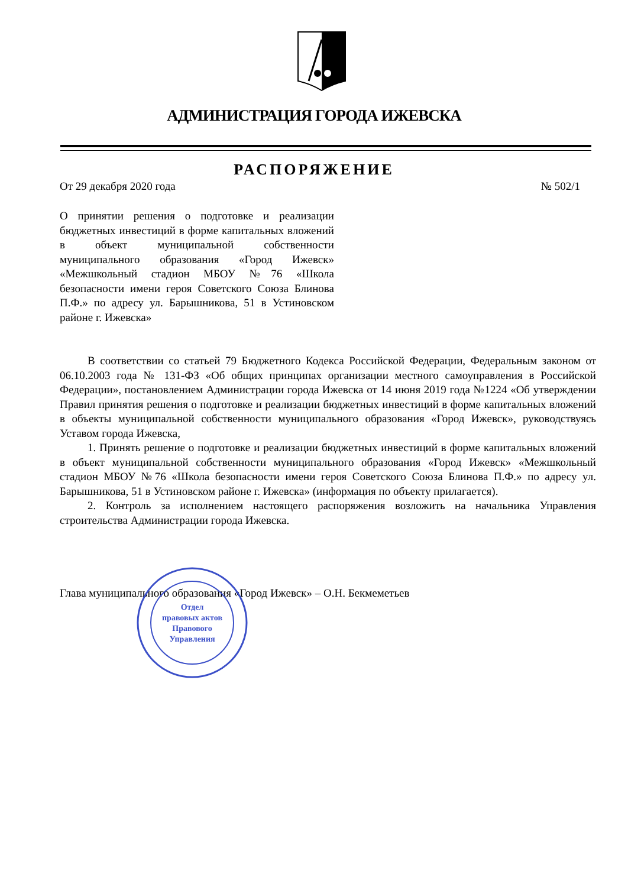АДМИНИСТРАЦИЯ ГОРОДА ИЖЕВСКА
РАСПОРЯЖЕНИЕ
От 29 декабря 2020 года № 502/1
О принятии решения о подготовке и реализации бюджетных инвестиций в форме капитальных вложений в объект муниципальной собственности муниципального образования «Город Ижевск» «Межшкольный стадион МБОУ №76 «Школа безопасности имени героя Советского Союза Блинова П.Ф.» по адресу ул. Барышникова, 51 в Устиновском районе г. Ижевска»
В соответствии со статьей 79 Бюджетного Кодекса Российской Федерации, Федеральным законом от 06.10.2003 года № 131-ФЗ «Об общих принципах организации местного самоуправления в Российской Федерации», постановлением Администрации города Ижевска от 14 июня 2019 года №1224 «Об утверждении Правил принятия решения о подготовке и реализации бюджетных инвестиций в форме капитальных вложений в объекты муниципальной собственности муниципального образования «Город Ижевск», руководствуясь Уставом города Ижевска,
1. Принять решение о подготовке и реализации бюджетных инвестиций в форме капитальных вложений в объект муниципальной собственности муниципального образования «Город Ижевск» «Межшкольный стадион МБОУ №76 «Школа безопасности имени героя Советского Союза Блинова П.Ф.» по адресу ул. Барышникова, 51 в Устиновском районе г. Ижевска» (информация по объекту прилагается).
2. Контроль за исполнением настоящего распоряжения возложить на начальника Управления строительства Администрации города Ижевска.
Глава муниципального образования «Город Ижевск» – О.Н. Бекмеметьев
Отдел
правовых актов
Правового
Управления